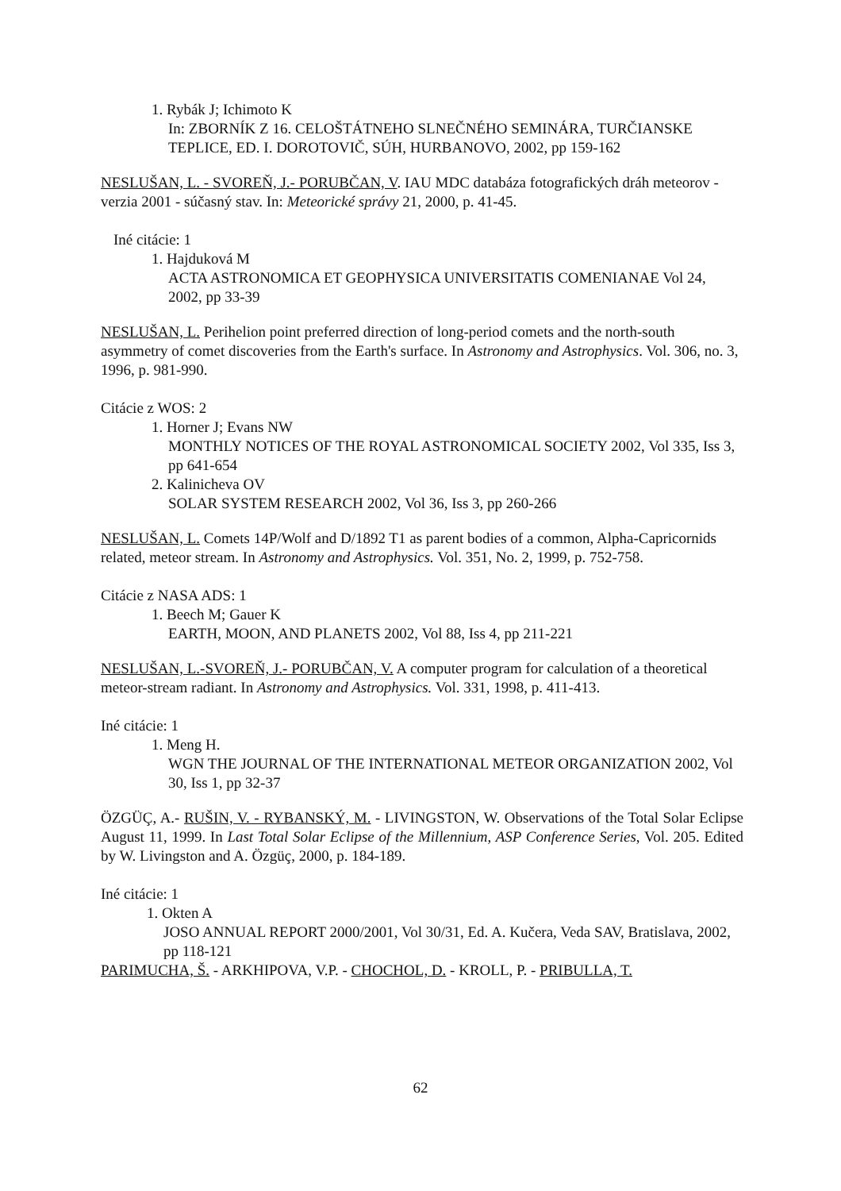1. Rybák J; Ichimoto K
In: ZBORNÍK Z 16. CELOŠTÁTNEHO SLNEČNÉHO SEMINÁRA, TURČIANSKE TEPLICE, ED. I. DOROTOVIČ, SÚH, HURBANOVO, 2002, pp 159-162
NESLUŠAN, L. - SVOREŇ, J.- PORUBČAN, V. IAU MDC databáza fotografických dráh meteorov - verzia 2001 - súčasný stav. In: Meteorické správy 21, 2000, p. 41-45.
Iné citácie: 1
1. Hajduková M
ACTA ASTRONOMICA ET GEOPHYSICA UNIVERSITATIS COMENIANAE Vol 24, 2002, pp 33-39
NESLUŠAN, L. Perihelion point preferred direction of long-period comets and the north-south asymmetry of comet discoveries from the Earth's surface. In Astronomy and Astrophysics. Vol. 306, no. 3, 1996, p. 981-990.
Citácie z WOS: 2
1. Horner J; Evans NW
MONTHLY NOTICES OF THE ROYAL ASTRONOMICAL SOCIETY 2002, Vol 335, Iss 3, pp 641-654
2. Kalinicheva OV
SOLAR SYSTEM RESEARCH 2002, Vol 36, Iss 3, pp 260-266
NESLUŠAN, L. Comets 14P/Wolf and D/1892 T1 as parent bodies of a common, Alpha-Capricornids related, meteor stream. In Astronomy and Astrophysics. Vol. 351, No. 2, 1999, p. 752-758.
Citácie z NASA ADS: 1
1. Beech M; Gauer K
EARTH, MOON, AND PLANETS 2002, Vol 88, Iss 4, pp 211-221
NESLUŠAN, L.-SVOREŇ, J.- PORUBČAN, V. A computer program for calculation of a theoretical meteor-stream radiant. In Astronomy and Astrophysics. Vol. 331, 1998, p. 411-413.
Iné citácie: 1
1. Meng H.
WGN THE JOURNAL OF THE INTERNATIONAL METEOR ORGANIZATION 2002, Vol 30, Iss 1, pp 32-37
ÖZGÜÇ, A.- RUŠIN, V. - RYBANSKÝ, M. - LIVINGSTON, W. Observations of the Total Solar Eclipse August 11, 1999. In Last Total Solar Eclipse of the Millennium, ASP Conference Series, Vol. 205. Edited by W. Livingston and A. Özgüç, 2000, p. 184-189.
Iné citácie: 1
1. Okten A
JOSO ANNUAL REPORT 2000/2001, Vol 30/31, Ed. A. Kučera, Veda SAV, Bratislava, 2002, pp 118-121
PARIMUCHA, Š. - ARKHIPOVA, V.P. - CHOCHOL, D. - KROLL, P. - PRIBULLA, T.
62